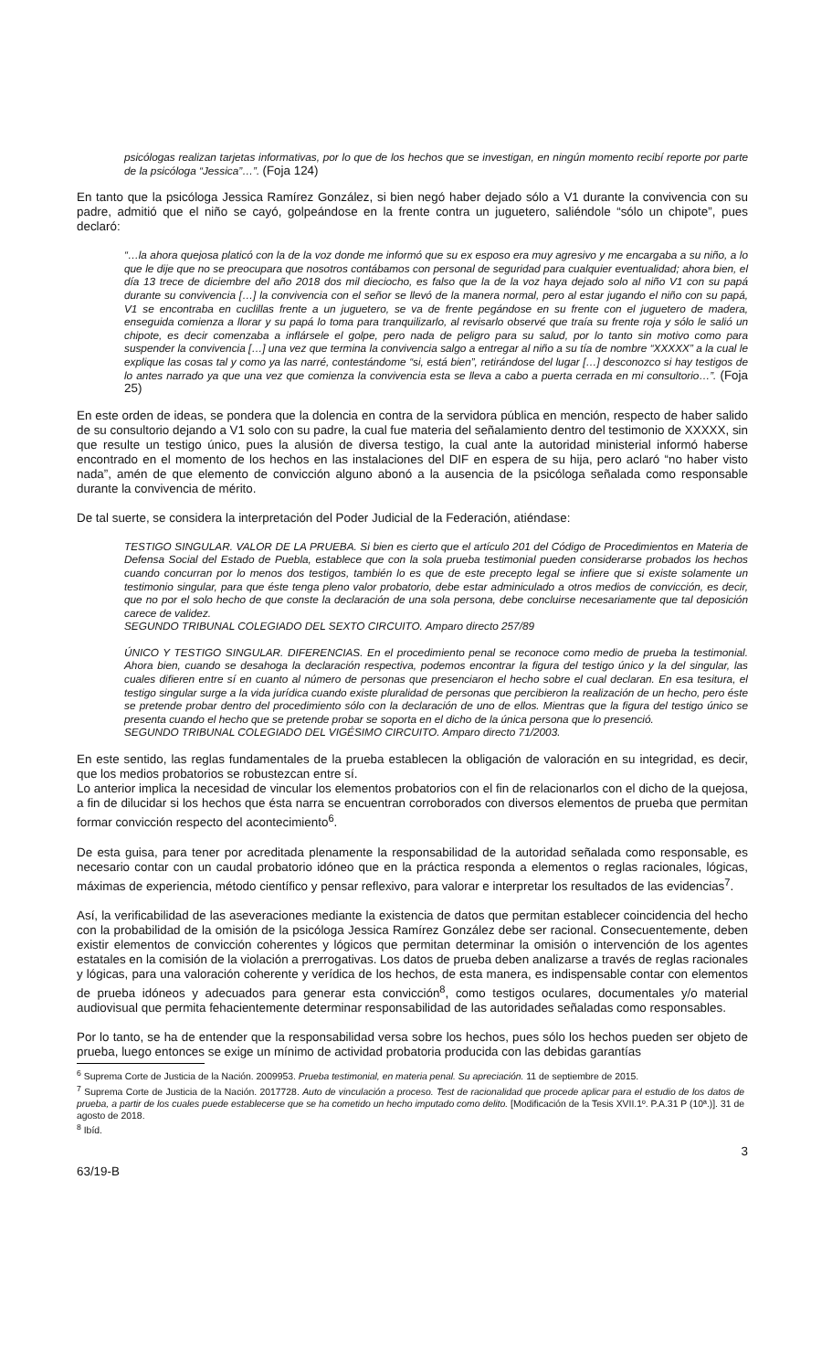psicólogas realizan tarjetas informativas, por lo que de los hechos que se investigan, en ningún momento recibí reporte por parte de la psicóloga “Jessica”…”. (Foja 124)
En tanto que la psicóloga Jessica Ramírez González, si bien negó haber dejado sólo a V1 durante la convivencia con su padre, admitió que el niño se cayó, golpeándose en la frente contra un juguetero, saliéndole “sólo un chipote”, pues declaró:
“…la ahora quejosa platicó con la de la voz donde me informó que su ex esposo era muy agresivo y me encargaba a su niño, a lo que le dije que no se preocupara que nosotros contábamos con personal de seguridad para cualquier eventualidad; ahora bien, el día 13 trece de diciembre del año 2018 dos mil dieciocho, es falso que la de la voz haya dejado solo al niño V1 con su papá durante su convivencia […] la convivencia con el señor se llevó de la manera normal, pero al estar jugando el niño con su papá, V1 se encontraba en cuclillas frente a un juguetero, se va de frente pegándose en su frente con el juguetero de madera, enseguida comienza a llorar y su papá lo toma para tranquilizarlo, al revisarlo observé que traía su frente roja y sólo le salió un chipote, es decir comenzaba a inflársele el golpe, pero nada de peligro para su salud, por lo tanto sin motivo como para suspender la convivencia […] una vez que termina la convivencia salgo a entregar al niño a su tía de nombre “XXXXX” a la cual le explique las cosas tal y como ya las narré, contestándome “si, está bien”, retirándose del lugar […] desconozco si hay testigos de lo antes narrado ya que una vez que comienza la convivencia esta se lleva a cabo a puerta cerrada en mi consultorio…”. (Foja 25)
En este orden de ideas, se pondera que la dolencia en contra de la servidora pública en mención, respecto de haber salido de su consultorio dejando a V1 solo con su padre, la cual fue materia del señalamiento dentro del testimonio de XXXXX, sin que resulte un testigo único, pues la alusión de diversa testigo, la cual ante la autoridad ministerial informó haberse encontrado en el momento de los hechos en las instalaciones del DIF en espera de su hija, pero aclaró “no haber visto nada”, amén de que elemento de convicción alguno abonó a la ausencia de la psicóloga señalada como responsable durante la convivencia de mérito.
De tal suerte, se considera la interpretación del Poder Judicial de la Federación, atiéndase:
TESTIGO SINGULAR. VALOR DE LA PRUEBA. Si bien es cierto que el artículo 201 del Código de Procedimientos en Materia de Defensa Social del Estado de Puebla, establece que con la sola prueba testimonial pueden considerarse probados los hechos cuando concurran por lo menos dos testigos, también lo es que de este precepto legal se infiere que si existe solamente un testimonio singular, para que éste tenga pleno valor probatorio, debe estar adminiculado a otros medios de convicción, es decir, que no por el solo hecho de que conste la declaración de una sola persona, debe concluirse necesariamente que tal deposición carece de validez.
SEGUNDO TRIBUNAL COLEGIADO DEL SEXTO CIRCUITO. Amparo directo 257/89
ÚNICO Y TESTIGO SINGULAR. DIFERENCIAS. En el procedimiento penal se reconoce como medio de prueba la testimonial. Ahora bien, cuando se desahoga la declaración respectiva, podemos encontrar la figura del testigo único y la del singular, las cuales difieren entre sí en cuanto al número de personas que presenciaron el hecho sobre el cual declaran. En esa tesitura, el testigo singular surge a la vida jurídica cuando existe pluralidad de personas que percibieron la realización de un hecho, pero éste se pretende probar dentro del procedimiento sólo con la declaración de uno de ellos. Mientras que la figura del testigo único se presenta cuando el hecho que se pretende probar se soporta en el dicho de la única persona que lo presenció.
SEGUNDO TRIBUNAL COLEGIADO DEL VIGÉSIMO CIRCUITO. Amparo directo 71/2003.
En este sentido, las reglas fundamentales de la prueba establecen la obligación de valoración en su integridad, es decir, que los medios probatorios se robustezcan entre sí.
Lo anterior implica la necesidad de vincular los elementos probatorios con el fin de relacionarlos con el dicho de la quejosa, a fin de dilucidar si los hechos que ésta narra se encuentran corroborados con diversos elementos de prueba que permitan formar convicción respecto del acontecimiento<sup>6</sup>.
De esta guisa, para tener por acreditada plenamente la responsabilidad de la autoridad señalada como responsable, es necesario contar con un caudal probatorio idóneo que en la práctica responda a elementos o reglas racionales, lógicas, máximas de experiencia, método científico y pensar reflexivo, para valorar e interpretar los resultados de las evidencias<sup>7</sup>.
Así, la verificabilidad de las aseveraciones mediante la existencia de datos que permitan establecer coincidencia del hecho con la probabilidad de la omisión de la psicóloga Jessica Ramírez González debe ser racional. Consecuentemente, deben existir elementos de convicción coherentes y lógicos que permitan determinar la omisión o intervención de los agentes estatales en la comisión de la violación a prerrogativas. Los datos de prueba deben analizarse a través de reglas racionales y lógicas, para una valoración coherente y verídica de los hechos, de esta manera, es indispensable contar con elementos de prueba idóneos y adecuados para generar esta convicción<sup>8</sup>, como testigos oculares, documentales y/o material audiovisual que permita fehacientemente determinar responsabilidad de las autoridades señaladas como responsables.
Por lo tanto, se ha de entender que la responsabilidad versa sobre los hechos, pues sólo los hechos pueden ser objeto de prueba, luego entonces se exige un mínimo de actividad probatoria producida con las debidas garantías
<sup>6</sup> Suprema Corte de Justicia de la Nación. 2009953. Prueba testimonial, en materia penal. Su apreciación. 11 de septiembre de 2015.
<sup>7</sup> Suprema Corte de Justicia de la Nación. 2017728. Auto de vinculación a proceso. Test de racionalidad que procede aplicar para el estudio de los datos de prueba, a partir de los cuales puede establecerse que se ha cometido un hecho imputado como delito. [Modificación de la Tesis XVII.1º. P.A.31 P (10ª.)]. 31 de agosto de 2018.
<sup>8</sup> Ibíd.
3
63/19-B